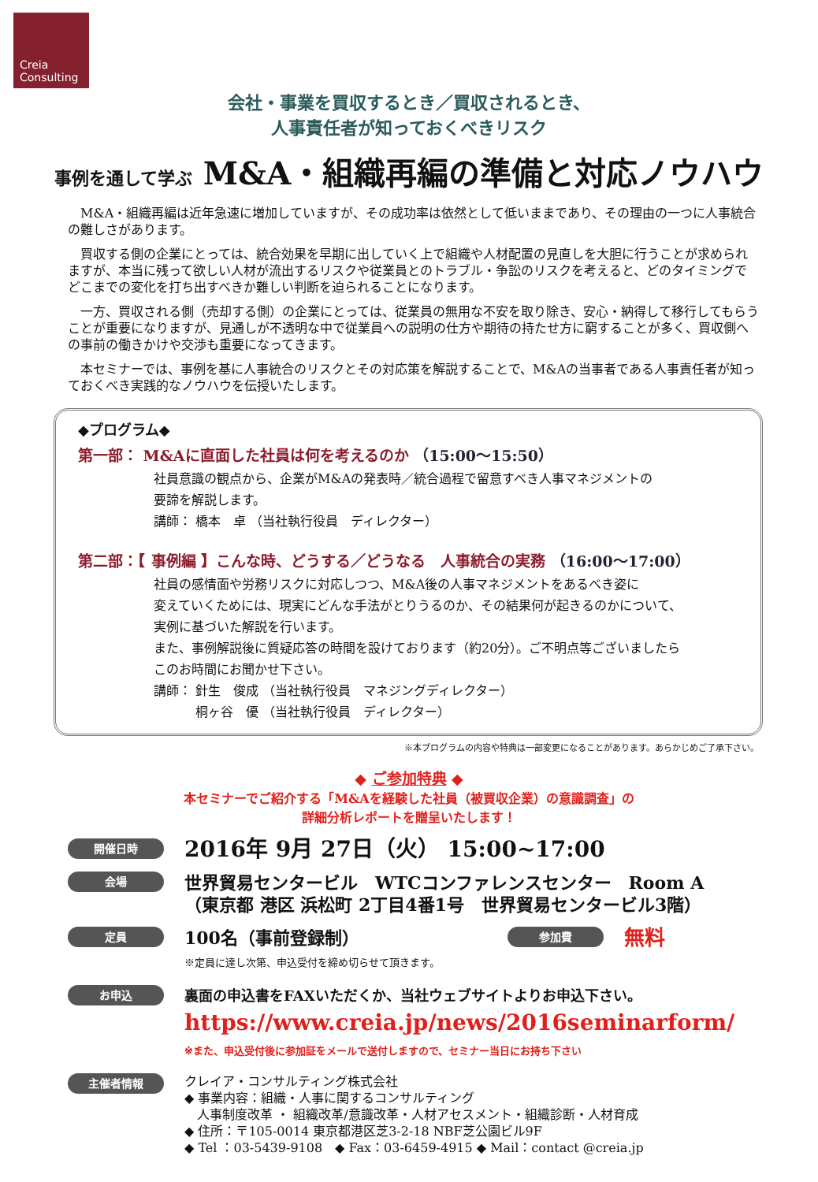Creia
Consulting
会社・事業を買収するとき／買収されるとき、
人事責任者が知っておくべきリスク
事例を通して学ぶ M&A・組織再編の準備と対応ノウハウ
M&A・組織再編は近年急速に増加していますが、その成功率は依然として低いままであり、その理由の一つに人事統合の難しさがあります。
買収する側の企業にとっては、統合効果を早期に出していく上で組織や人材配置の見直しを大胆に行うことが求められますが、本当に残って欲しい人材が流出するリスクや従業員とのトラブル・争訟のリスクを考えると、どのタイミングでどこまでの変化を打ち出すべきか難しい判断を迫られることになります。
一方、買収される側（売却する側）の企業にとっては、従業員の無用な不安を取り除き、安心・納得して移行してもらうことが重要になりますが、見通しが不透明な中で従業員への説明の仕方や期待の持たせ方に窮することが多く、買収側への事前の働きかけや交渉も重要になってきます。
本セミナーでは、事例を基に人事統合のリスクとその対応策を解説することで、M&Aの当事者である人事責任者が知っておくべき実践的なノウハウを伝授いたします。
◆プログラム◆
第一部： M&Aに直面した社員は何を考えるのか （15:00～15:50）
社員意識の観点から、企業がM&Aの発表時／統合過程で留意すべき人事マネジメントの
要諦を解説します。
講師： 橋本　卓 （当社執行役員　ディレクター）
第二部：【 事例編 】こんな時、どうする／どうなる　人事統合の実務 （16:00～17:00）
社員の感情面や労務リスクに対応しつつ、M&A後の人事マネジメントをあるべき姿に
変えていくためには、現実にどんな手法がとりうるのか、その結果何が起きるのかについて、
実例に基づいた解説を行います。
また、事例解説後に質疑応答の時間を設けております（約20分）。ご不明点等ございましたら
このお時間にお聞かせ下さい。
講師： 針生　俊成 （当社執行役員　マネジングディレクター）
　　　 桐ヶ谷　優 （当社執行役員　ディレクター）
※本プログラムの内容や特典は一部変更になることがあります。あらかじめご了承下さい。
◆ ご参加特典 ◆
本セミナーでご紹介する「M&Aを経験した社員（被買収企業）の意識調査」の
詳細分析レポートを贈呈いたします！
開催日時
2016年 9月 27日（火） 15:00~17:00
会場
世界貿易センタービル　WTCコンファレンスセンター　Room A
（東京都 港区 浜松町 2丁目4番1号　世界貿易センタービル3階）
定員
100名（事前登録制）
※定員に達し次第、申込受付を締め切らせて頂きます。
参加費
無料
お申込
裏面の申込書をFAXいただくか、当社ウェブサイトよりお申込下さい。
https://www.creia.jp/news/2016seminarform/
※また、申込受付後に参加証をメールで送付しますので、セミナー当日にお持ち下さい
主催者情報
クレイア・コンサルティング株式会社
◆ 事業内容：組織・人事に関するコンサルティング
　人事制度改革 ・ 組織改革/意識改革・人材アセスメント・組織診断・人材育成
◆ 住所：〒105-0014 東京都港区芝3-2-18 NBF芝公園ビル9F
◆ Tel ：03-5439-9108　◆ Fax：03-6459-4915 ◆ Mail：contact @creia.jp